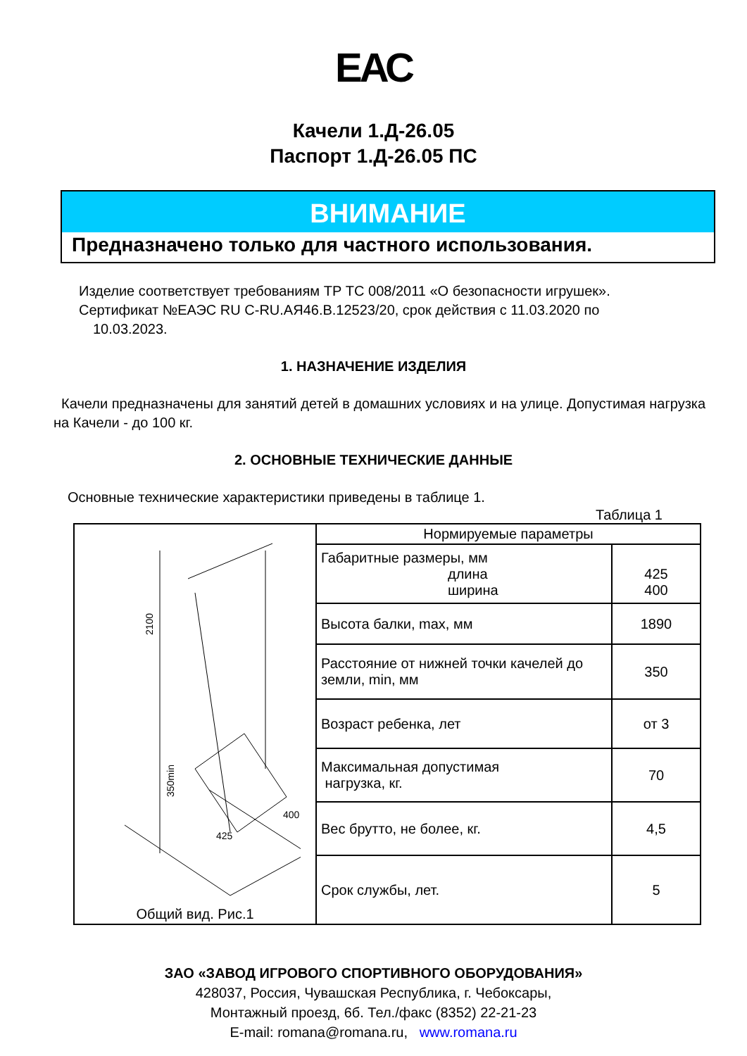ЕАС
Качели 1.Д-26.05
Паспорт 1.Д-26.05 ПС
ВНИМАНИЕ
Предназначено только для частного использования.
Изделие соответствует требованиям ТР ТС 008/2011 «О безопасности игрушек».
Сертификат №ЕАЭС RU C-RU.АЯ46.В.12523/20, срок действия с 11.03.2020 по
10.03.2023.
1. НАЗНАЧЕНИЕ ИЗДЕЛИЯ
Качели предназначены для занятий детей в домашних условиях и на улице. Допустимая нагрузка на Качели - до 100 кг.
2. ОСНОВНЫЕ ТЕХНИЧЕСКИЕ ДАННЫЕ
Основные технические характеристики приведены в таблице 1.
Таблица 1
| 2100 350min 425 400 Общий вид. Рис.1 | Нормируемые параметры | |
| | Габаритные размеры, мм длина ширина | 425 400 |
| | Высота балки, max, мм | 1890 |
| | Расстояние от нижней точки качелей до земли, min, мм | 350 |
| | Возраст ребенка, лет | от 3 |
| | Максимальная допустимая нагрузка, кг. | 70 |
| | Вес брутто, не более, кг. | 4,5 |
| | Срок службы, лет. | 5 |
ЗАО «ЗАВОД ИГРОВОГО СПОРТИВНОГО ОБОРУДОВАНИЯ»
428037, Россия, Чувашская Республика, г. Чебоксары,
Монтажный проезд, 6б. Тел./факс (8352) 22-21-23
E-mail: romana@romana.ru, www.romana.ru